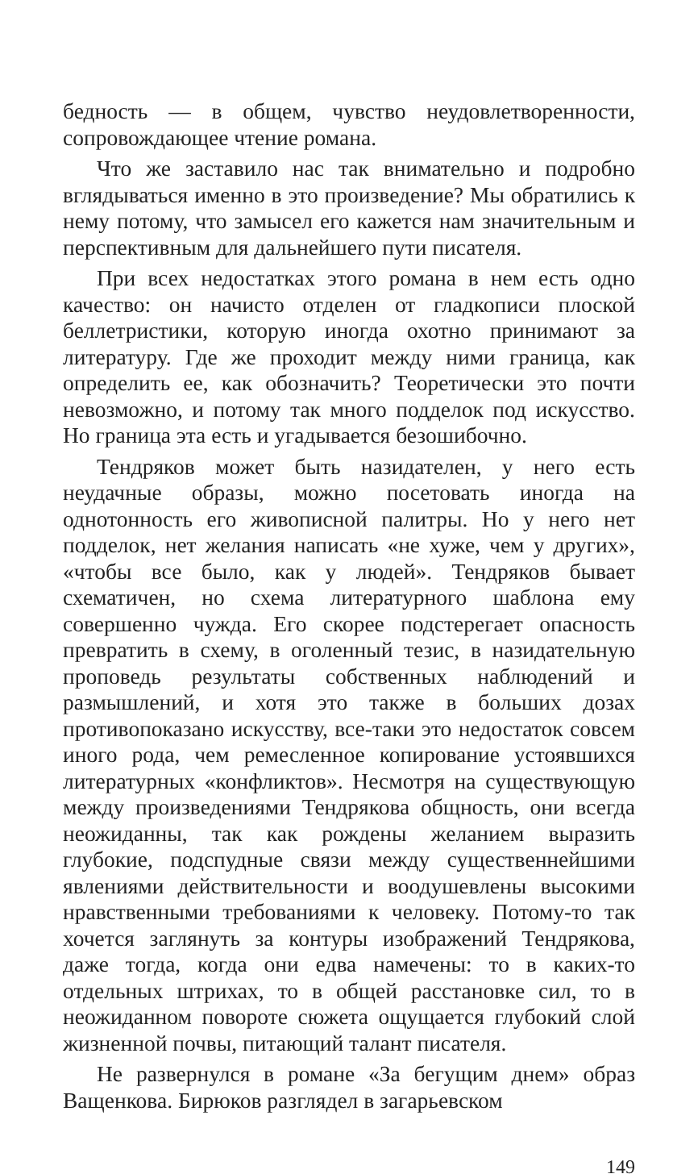бедность — в общем, чувство неудовлетворенности, сопровождающее чтение романа.
Что же заставило нас так внимательно и подробно вглядываться именно в это произведение? Мы обратились к нему потому, что замысел его кажется нам значительным и перспективным для дальнейшего пути писателя.
При всех недостатках этого романа в нем есть одно качество: он начисто отделен от гладкописи плоской беллетристики, которую иногда охотно принимают за литературу. Где же проходит между ними граница, как определить ее, как обозначить? Теоретически это почти невозможно, и потому так много подделок под искусство. Но граница эта есть и угадывается безошибочно.
Тендряков может быть назидателен, у него есть неудачные образы, можно посетовать иногда на однотонность его живописной палитры. Но у него нет подделок, нет желания написать «не хуже, чем у других», «чтобы все было, как у людей». Тендряков бывает схематичен, но схема литературного шаблона ему совершенно чужда. Его скорее подстерегает опасность превратить в схему, в оголенный тезис, в назидательную проповедь результаты собственных наблюдений и размышлений, и хотя это также в больших дозах противопоказано искусству, все-таки это недостаток совсем иного рода, чем ремесленное копирование устоявшихся литературных «конфликтов». Несмотря на существующую между произведениями Тендрякова общность, они всегда неожиданны, так как рождены желанием выразить глубокие, подспудные связи между существеннейшими явлениями действительности и воодушевлены высокими нравственными требованиями к человеку. Потому-то так хочется заглянуть за контуры изображений Тендрякова, даже тогда, когда они едва намечены: то в каких-то отдельных штрихах, то в общей расстановке сил, то в неожиданном повороте сюжета ощущается глубокий слой жизненной почвы, питающий талант писателя.
Не развернулся в романе «За бегущим днем» образ Ващенкова. Бирюков разглядел в загарьевском
149